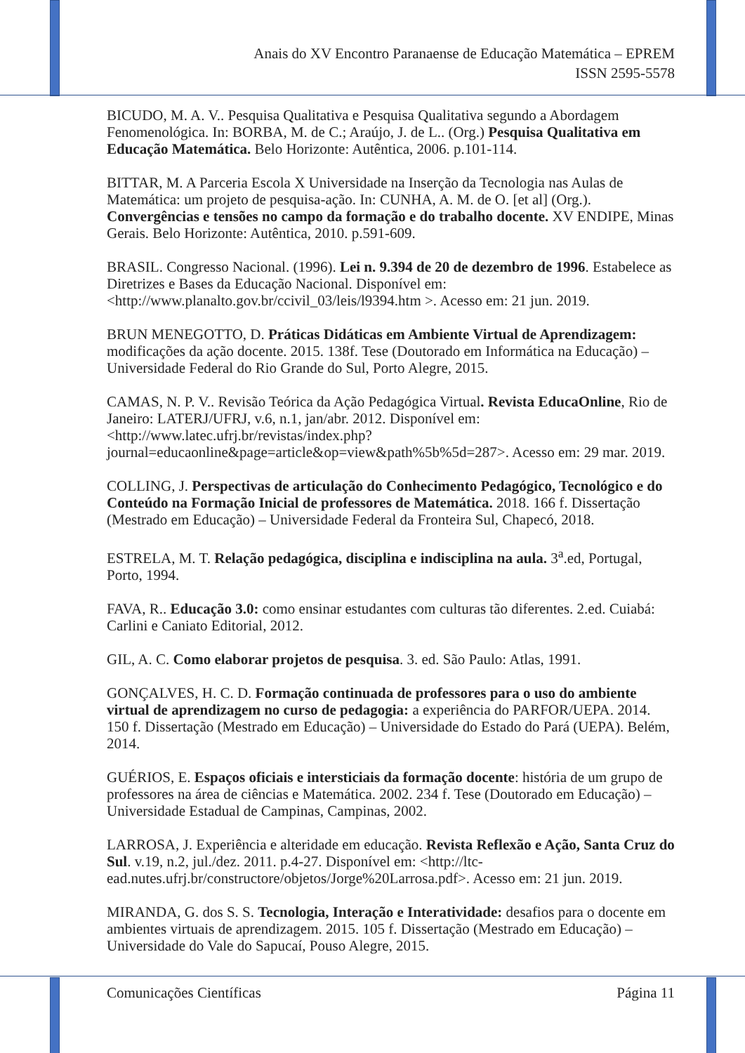Anais do XV Encontro Paranaense de Educação Matemática – EPREM
ISSN 2595-5578
BICUDO, M. A. V.. Pesquisa Qualitativa e Pesquisa Qualitativa segundo a Abordagem Fenomenológica. In: BORBA, M. de C.; Araújo, J. de L.. (Org.) Pesquisa Qualitativa em Educação Matemática. Belo Horizonte: Autêntica, 2006. p.101-114.
BITTAR, M. A Parceria Escola X Universidade na Inserção da Tecnologia nas Aulas de Matemática: um projeto de pesquisa-ação. In: CUNHA, A. M. de O. [et al] (Org.). Convergências e tensões no campo da formação e do trabalho docente. XV ENDIPE, Minas Gerais. Belo Horizonte: Autêntica, 2010. p.591-609.
BRASIL. Congresso Nacional. (1996). Lei n. 9.394 de 20 de dezembro de 1996. Estabelece as Diretrizes e Bases da Educação Nacional. Disponível em: <http://www.planalto.gov.br/ccivil_03/leis/l9394.htm >. Acesso em: 21 jun. 2019.
BRUN MENEGOTTO, D. Práticas Didáticas em Ambiente Virtual de Aprendizagem: modificações da ação docente. 2015. 138f. Tese (Doutorado em Informática na Educação) – Universidade Federal do Rio Grande do Sul, Porto Alegre, 2015.
CAMAS, N. P. V.. Revisão Teórica da Ação Pedagógica Virtual. Revista EducaOnline, Rio de Janeiro: LATERJ/UFRJ, v.6, n.1, jan/abr. 2012. Disponível em: <http://www.latec.ufrj.br/revistas/index.php?journal=educaonline&page=article&op=view&path%5b%5d=287>. Acesso em: 29 mar. 2019.
COLLING, J. Perspectivas de articulação do Conhecimento Pedagógico, Tecnológico e do Conteúdo na Formação Inicial de professores de Matemática. 2018. 166 f. Dissertação (Mestrado em Educação) – Universidade Federal da Fronteira Sul, Chapecó, 2018.
ESTRELA, M. T. Relação pedagógica, disciplina e indisciplina na aula. 3<sup>a</sup>.ed, Portugal, Porto, 1994.
FAVA, R.. Educação 3.0: como ensinar estudantes com culturas tão diferentes. 2.ed. Cuiabá: Carlini e Caniato Editorial, 2012.
GIL, A. C. Como elaborar projetos de pesquisa. 3. ed. São Paulo: Atlas, 1991.
GONÇALVES, H. C. D. Formação continuada de professores para o uso do ambiente virtual de aprendizagem no curso de pedagogia: a experiência do PARFOR/UEPA. 2014. 150 f. Dissertação (Mestrado em Educação) – Universidade do Estado do Pará (UEPA). Belém, 2014.
GUÉRIOS, E. Espaços oficiais e intersticiais da formação docente: história de um grupo de professores na área de ciências e Matemática. 2002. 234 f. Tese (Doutorado em Educação) – Universidade Estadual de Campinas, Campinas, 2002.
LARROSA, J. Experiência e alteridade em educação. Revista Reflexão e Ação, Santa Cruz do Sul. v.19, n.2, jul./dez. 2011. p.4-27. Disponível em: <http://ltc-ead.nutes.ufrj.br/constructore/objetos/Jorge%20Larrosa.pdf>. Acesso em: 21 jun. 2019.
MIRANDA, G. dos S. S. Tecnologia, Interação e Interatividade: desafios para o docente em ambientes virtuais de aprendizagem. 2015. 105 f. Dissertação (Mestrado em Educação) – Universidade do Vale do Sapucaí, Pouso Alegre, 2015.
Comunicações Científicas Página 11